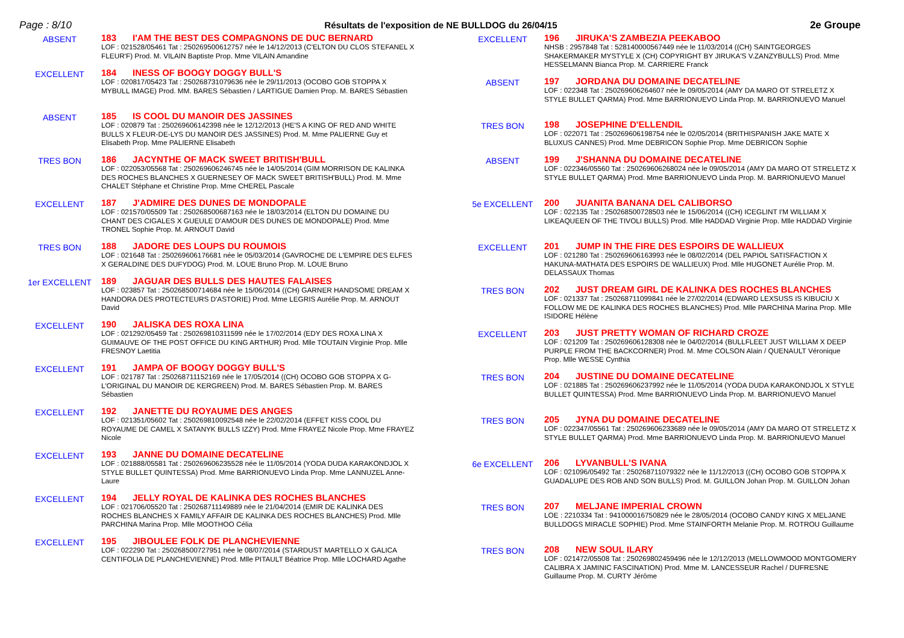Page : 8/10 Résultats de l'exposition de NE BULLDOG du 26/04/15 2e Groupe
ABSENT
183 I'AM THE BEST DES COMPAGNONS DE DUC BERNARD
LOF : 021528/05461 Tat : 250269500612757 née le 14/12/2013 (C'ELTON DU CLOS STEFANEL X FLEUR'F) Prod. M. VILAIN Baptiste Prop. Mme VILAIN Amandine
EXCELLENT
184 INESS OF BOOGY DOGGY BULL'S
LOF : 020817/05423 Tat : 250268731079636 née le 29/11/2013 (OCOBO GOB STOPPA X MYBULL IMAGE) Prod. MM. BARES Sébastien / LARTIGUE Damien Prop. M. BARES Sébastien
ABSENT
185 IS COOL DU MANOIR DES JASSINES
LOF : 020879 Tat : 250269606142398 née le 12/12/2013 (HE'S A KING OF RED AND WHITE BULLS X FLEUR-DE-LYS DU MANOIR DES JASSINES) Prod. M. Mme PALIERNE Guy et Elisabeth Prop. Mme PALIERNE Elisabeth
TRES BON
186 JACYNTHE OF MACK SWEET BRITISH'BULL
LOF : 022053/05568 Tat : 250269606246745 née le 14/05/2014 (GIM MORRISON DE KALINKA DES ROCHES BLANCHES X GUERNESEY OF MACK SWEET BRITISH'BULL) Prod. M. Mme CHALET Stéphane et Christine Prop. Mme CHEREL Pascale
EXCELLENT
187 J'ADMIRE DES DUNES DE MONDOPALE
LOF : 021570/05509 Tat : 250268500687163 née le 18/03/2014 (ELTON DU DOMAINE DU CHANT DES CIGALES X GUEULE D'AMOUR DES DUNES DE MONDOPALE) Prod. Mme TRONEL Sophie Prop. M. ARNOUT David
TRES BON
188 JADORE DES LOUPS DU ROUMOIS
LOF : 021648 Tat : 250269606176681 née le 05/03/2014 (GAVROCHE DE L'EMPIRE DES ELFES X GERALDINE DES DUFYDOG) Prod. M. LOUE Bruno Prop. M. LOUE Bruno
1er EXCELLENT
189 JAGUAR DES BULLS DES HAUTES FALAISES
LOF : 023857 Tat : 250268500714684 née le 15/06/2014 ((CH) GARNER HANDSOME DREAM X HANDORA DES PROTECTEURS D'ASTORIE) Prod. Mme LEGRIS Aurélie Prop. M. ARNOUT David
EXCELLENT
190 JALISKA DES ROXA LINA
LOF : 021292/05459 Tat : 250269810311599 née le 17/02/2014 (EDY DES ROXA LINA X GUIMAUVE OF THE POST OFFICE DU KING ARTHUR) Prod. Mlle TOUTAIN Virginie Prop. Mlle FRESNOY Laetitia
EXCELLENT
191 JAMPA OF BOOGY DOGGY BULL'S
LOF : 021787 Tat : 250268711152169 née le 17/05/2014 ((CH) OCOBO GOB STOPPA X G-L'ORIGINAL DU MANOIR DE KERGREEN) Prod. M. BARES Sébastien Prop. M. BARES Sébastien
EXCELLENT
192 JANETTE DU ROYAUME DES ANGES
LOF : 021351/05602 Tat : 250269810092548 née le 22/02/2014 (EFFET KISS COOL DU ROYAUME DE CAMEL X SATANYK BULLS IZZY) Prod. Mme FRAYEZ Nicole Prop. Mme FRAYEZ Nicole
EXCELLENT
193 JANNE DU DOMAINE DECATELINE
LOF : 021888/05581 Tat : 250269606235528 née le 11/05/2014 (YODA DUDA KARAKONDJOL X STYLE BULLET QUINTESSA) Prod. Mme BARRIONUEVO Linda Prop. Mme LANNUZEL Anne-Laure
EXCELLENT
194 JELLY ROYAL DE KALINKA DES ROCHES BLANCHES
LOF : 021706/05520 Tat : 250268711149889 née le 21/04/2014 (EMIR DE KALINKA DES ROCHES BLANCHES X FAMILY AFFAIR DE KALINKA DES ROCHES BLANCHES) Prod. Mlle PARCHINA Marina Prop. Mlle MOOTHOO Célia
EXCELLENT
195 JIBOULEE FOLK DE PLANCHEVIENNE
LOF : 022290 Tat : 250268500727951 née le 08/07/2014 (STARDUST MARTELLO X GALICA CENTIFOLIA DE PLANCHEVIENNE) Prod. Mlle PITAULT Béatrice Prop. Mlle LOCHARD Agathe
EXCELLENT
196 JIRUKA'S ZAMBEZIA PEEKABOO
NHSB : 2957848 Tat : 528140000567449 née le 11/03/2014 ((CH) SAINTGEORGES SHAKERMAKER MYSTYLE X (CH) COPYRIGHT BY JIRUKA'S V.ZANZYBULLS) Prod. Mme HESSELMANN Bianca Prop. M. CARRIERE Franck
ABSENT
197 JORDANA DU DOMAINE DECATELINE
LOF : 022348 Tat : 250269606264607 née le 09/05/2014 (AMY DA MARO OT STRELETZ X STYLE BULLET QARMA) Prod. Mme BARRIONUEVO Linda Prop. M. BARRIONUEVO Manuel
TRES BON
198 JOSEPHINE D'ELLENDIL
LOF : 022071 Tat : 250269606198754 née le 02/05/2014 (BRITHISPANISH JAKE MATE X BLUXUS CANNES) Prod. Mme DEBRICON Sophie Prop. Mme DEBRICON Sophie
ABSENT
199 J'SHANNA DU DOMAINE DECATELINE
LOF : 022346/05560 Tat : 250269606268024 née le 09/05/2014 (AMY DA MARO OT STRELETZ X STYLE BULLET QARMA) Prod. Mme BARRIONUEVO Linda Prop. M. BARRIONUEVO Manuel
5e EXCELLENT
200 JUANITA BANANA DEL CALIBORSO
LOF : 022135 Tat : 250268500728503 née le 15/06/2014 ((CH) ICEGLINT I'M WILLIAM X LIKEAQUEEN OF THE TIVOLI BULLS) Prod. Mlle HADDAD Virginie Prop. Mlle HADDAD Virginie
EXCELLENT
201 JUMP IN THE FIRE DES ESPOIRS DE WALLIEUX
LOF : 021280 Tat : 250269606163993 née le 08/02/2014 (DEL PAPIOL SATISFACTION X HAKUNA-MATHATA DES ESPOIRS DE WALLIEUX) Prod. Mlle HUGONET Aurélie Prop. M. DELASSAUX Thomas
TRES BON
202 JUST DREAM GIRL DE KALINKA DES ROCHES BLANCHES
LOF : 021337 Tat : 250268711099841 née le 27/02/2014 (EDWARD LEXSUSS IS KIBUCIU X FOLLOW ME DE KALINKA DES ROCHES BLANCHES) Prod. Mlle PARCHINA Marina Prop. Mlle ISIDORE Hélène
EXCELLENT
203 JUST PRETTY WOMAN OF RICHARD CROZE
LOF : 021209 Tat : 250269606128308 née le 04/02/2014 (BULLFLEET JUST WILLIAM X DEEP PURPLE FROM THE BACKCORNER) Prod. M. Mme COLSON Alain / QUENAULT Véronique Prop. Mlle WESSE Cynthia
TRES BON
204 JUSTINE DU DOMAINE DECATELINE
LOF : 021885 Tat : 250269606237992 née le 11/05/2014 (YODA DUDA KARAKONDJOL X STYLE BULLET QUINTESSA) Prod. Mme BARRIONUEVO Linda Prop. M. BARRIONUEVO Manuel
TRES BON
205 JYNA DU DOMAINE DECATELINE
LOF : 022347/05561 Tat : 250269606233689 née le 09/05/2014 (AMY DA MARO OT STRELETZ X STYLE BULLET QARMA) Prod. Mme BARRIONUEVO Linda Prop. M. BARRIONUEVO Manuel
6e EXCELLENT
206 LYVANBULL'S IVANA
LOF : 021096/05492 Tat : 250268711079322 née le 11/12/2013 ((CH) OCOBO GOB STOPPA X GUADALUPE DES ROB AND SON BULLS) Prod. M. GUILLON Johan Prop. M. GUILLON Johan
TRES BON
207 MELJANE IMPERIAL CROWN
LOE : 2210334 Tat : 941000016750829 née le 28/05/2014 (OCOBO CANDY KING X MELJANE BULLDOGS MIRACLE SOPHIE) Prod. Mme STAINFORTH Melanie Prop. M. ROTROU Guillaume
TRES BON
208 NEW SOUL ILARY
LOF : 021472/05508 Tat : 250269802459496 née le 12/12/2013 (MELLOWMOOD MONTGOMERY CALIBRA X JAMINIC FASCINATION) Prod. Mme M. LANCESSEUR Rachel / DUFRESNE Guillaume Prop. M. CURTY Jérôme